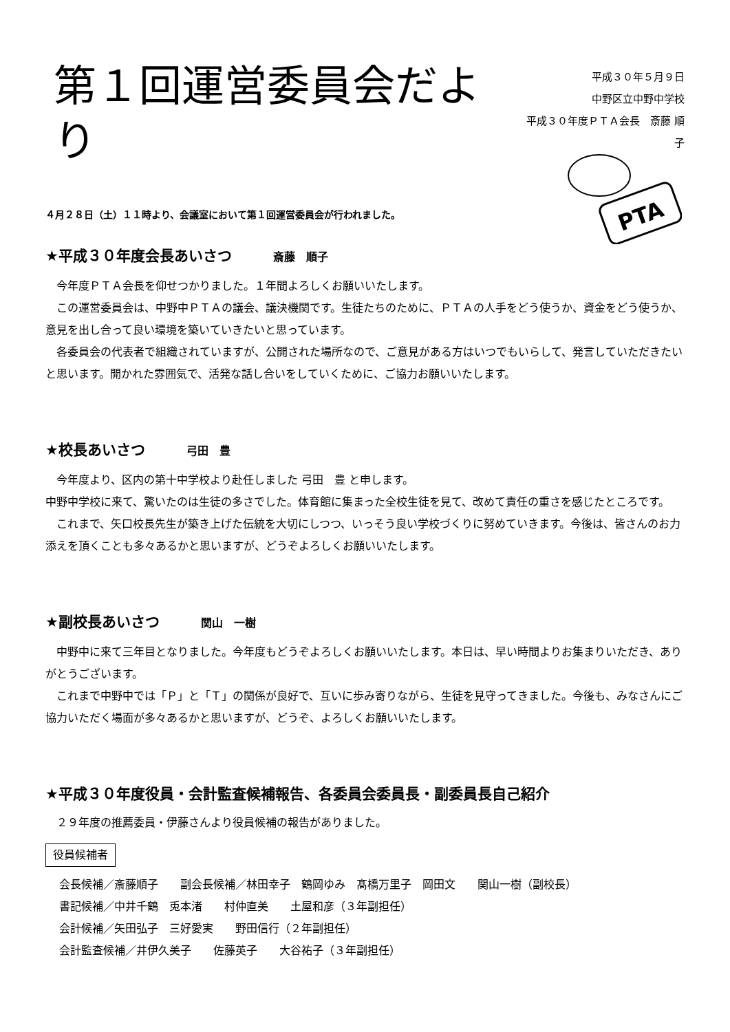第１回運営委員会だより
平成３０年５月９日
中野区立中野中学校
平成３０年度ＰＴＡ会長　斎藤 順子
PTA
４月２８日（土）１１時より、会議室において第１回運営委員会が行われました。
★平成３０年度会長あいさつ 斎藤　順子
　今年度ＰＴＡ会長を仰せつかりました。１年間よろしくお願いいたします。
　この運営委員会は、中野中ＰＴＡの議会、議決機関です。生徒たちのために、ＰＴＡの人手をどう使うか、資金をどう使うか、意見を出し合って良い環境を築いていきたいと思っています。
　各委員会の代表者で組織されていますが、公開された場所なので、ご意見がある方はいつでもいらして、発言していただきたいと思います。開かれた雰囲気で、活発な話し合いをしていくために、ご協力お願いいたします。
★校長あいさつ 弓田　豊
　今年度より、区内の第十中学校より赴任しました 弓田　豊 と申します。
中野中学校に来て、驚いたのは生徒の多さでした。体育館に集まった全校生徒を見て、改めて責任の重さを感じたところです。
　これまで、矢口校長先生が築き上げた伝統を大切にしつつ、いっそう良い学校づくりに努めていきます。今後は、皆さんのお力添えを頂くことも多々あるかと思いますが、どうぞよろしくお願いいたします。
★副校長あいさつ 関山　一樹
　中野中に来て三年目となりました。今年度もどうぞよろしくお願いいたします。本日は、早い時間よりお集まりいただき、ありがとうございます。
　これまで中野中では「Ｐ」と「Ｔ」の関係が良好で、互いに歩み寄りながら、生徒を見守ってきました。今後も、みなさんにご協力いただく場面が多々あるかと思いますが、どうぞ、よろしくお願いいたします。
★平成３０年度役員・会計監査候補報告、各委員会委員長・副委員長自己紹介
　２９年度の推薦委員・伊藤さんより役員候補の報告がありました。
役員候補者
会長候補／斎藤順子　　副会長候補／林田幸子　鶴岡ゆみ　髙橋万里子　岡田文　　関山一樹（副校長）
書記候補／中井千鶴　兎本渚　　村仲直美　　土屋和彦（３年副担任）
会計候補／矢田弘子　三好愛実　　野田信行（２年副担任）
会計監査候補／井伊久美子　　佐藤英子　　大谷祐子（３年副担任）